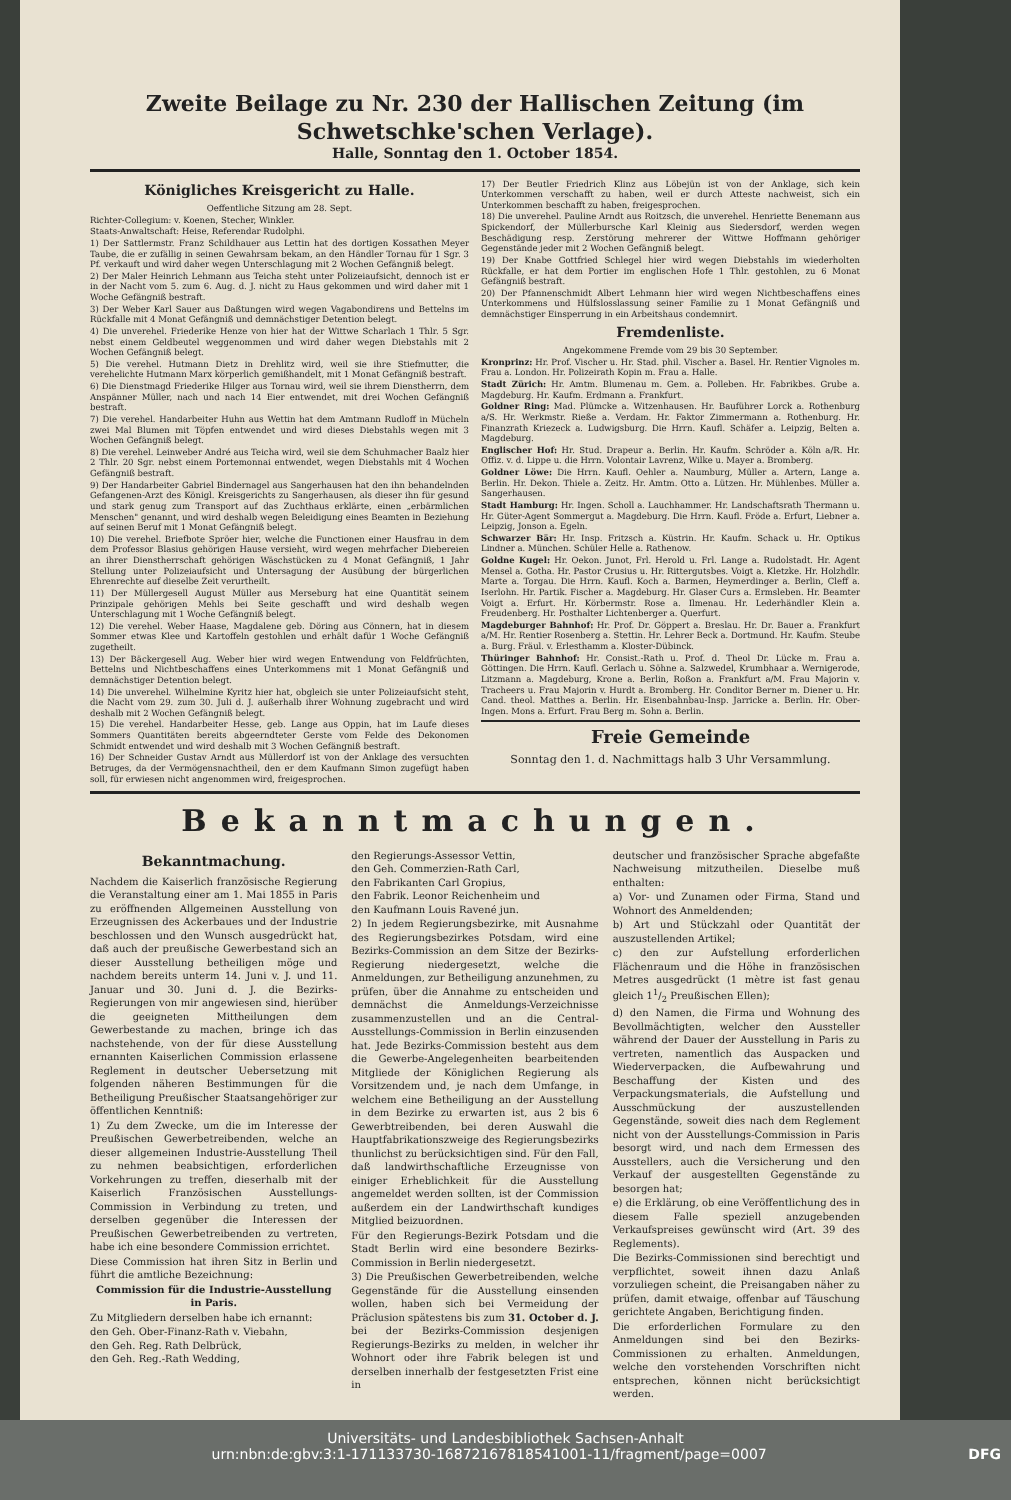Zweite Beilage zu Nr. 230 der Hallischen Zeitung (im Schwetschke'schen Verlage).
Halle, Sonntag den 1. October 1854.
Königliches Kreisgericht zu Halle.
Oeffentliche Sitzung am 28. Sept.
Richter-Collegium: v. Koenen, Stecher, Winkler.
Staats-Anwaltschaft: Heise, Referendar Rudolphi.
1) Der Sattlermstr. Franz Schildhauer aus Lettin hat des dortigen Kossathen Meyer Taube, die er zufällig in seinen Gewahrsam bekam, an den Händler Tornau für 1 Sgr. 3 Pf. verkauft und wird daher wegen Unterschlagung mit 2 Wochen Gefängniß belegt.
2) Der Maler Heinrich Lehmann aus Teicha steht unter Polizeiaufsicht, dennoch ist er in der Nacht vom 5. zum 6. Aug. d. J. nicht zu Haus gekommen und wird daher mit 1 Woche Gefängniß bestraft.
3) Der Weber Karl Sauer aus Daßtungen wird wegen Vagabondirens und Bettelns im Rückfalle mit 4 Monat Gefängniß und demnächstiger Detention belegt.
4) Die unverehel. Friederike Henze von hier hat der Wittwe Scharlach 1 Thlr. 5 Sgr. nebst einem Geldbeutel weggenommen und wird daher wegen Diebstahls mit 2 Wochen Gefängniß belegt.
5) Die verehel. Hutmann Dietz in Drehlitz wird, weil sie ihre Stiefmutter, die verehelichte Hutmann Marx körperlich gemißhandelt, mit 1 Monat Gefängniß bestraft.
6) Die Dienstmagd Friederike Hilger aus Tornau wird, weil sie ihrem Dienstherrn, dem Anspänner Müller, nach und nach 14 Eier entwendet, mit drei Wochen Gefängniß bestraft.
7) Die verehel. Handarbeiter Huhn aus Wettin hat dem Amtmann Rudloff in Mücheln zwei Mal Blumen mit Töpfen entwendet und wird dieses Diebstahls wegen mit 3 Wochen Gefängniß belegt.
8) Die verehel. Leinweber André aus Teicha wird, weil sie dem Schuhmacher Baalz hier 2 Thlr. 20 Sgr. nebst einem Portemonnai entwendet, wegen Diebstahls mit 4 Wochen Gefängniß bestraft.
9) Der Handarbeiter Gabriel Bindernagel aus Sangerhausen hat den ihn behandelnden Gefangenen-Arzt des Königl. Kreisgerichts zu Sangerhausen, als dieser ihn für gesund und stark genug zum Transport auf das Zuchthaus erklärte, einen „erbärmlichen Menschen" genannt, und wird deshalb wegen Beleidigung eines Beamten in Beziehung auf seinen Beruf mit 1 Monat Gefängniß belegt.
10) Die verehel. Briefbote Spröer hier, welche die Functionen einer Hausfrau in dem dem Professor Blasius gehörigen Hause versieht, wird wegen mehrfacher Diebereien an ihrer Dienstherrschaft gehörigen Wäschstücken zu 4 Monat Gefängniß, 1 Jahr Stellung unter Polizeiaufsicht und Untersagung der Ausübung der bürgerlichen Ehrenrechte auf dieselbe Zeit verurtheilt.
11) Der Müllergesell August Müller aus Merseburg hat eine Quantität seinem Prinzipale gehörigen Mehls bei Seite geschafft und wird deshalb wegen Unterschlagung mit 1 Woche Gefängniß belegt.
12) Die verehel. Weber Haase, Magdalene geb. Döring aus Cönnern, hat in diesem Sommer etwas Klee und Kartoffeln gestohlen und erhält dafür 1 Woche Gefängniß zugetheilt.
13) Der Bäckergesell Aug. Weber hier wird wegen Entwendung von Feldfrüchten, Bettelns und Nichtbeschaffens eines Unterkommens mit 1 Monat Gefängniß und demnächstiger Detention belegt.
14) Die unverehel. Wilhelmine Kyritz hier hat, obgleich sie unter Polizeiaufsicht steht, die Nacht vom 29. zum 30. Juli d. J. außerhalb ihrer Wohnung zugebracht und wird deshalb mit 2 Wochen Gefängniß belegt.
15) Die verehel. Handarbeiter Hesse, geb. Lange aus Oppin, hat im Laufe dieses Sommers Quantitäten bereits abgeerndteter Gerste vom Felde des Dekonomen Schmidt entwendet und wird deshalb mit 3 Wochen Gefängniß bestraft.
16) Der Schneider Gustav Arndt aus Müllerdorf ist von der Anklage des versuchten Betruges, da der Vermögensnachtheil, den er dem Kaufmann Simon zugefügt haben soll, für erwiesen nicht angenommen wird, freigesprochen.
17) Der Beutler Friedrich Klinz aus Löbejün ist von der Anklage, sich kein Unterkommen verschafft zu haben, weil er durch Atteste nachweist, sich ein Unterkommen beschafft zu haben, freigesprochen.
18) Die unverehel. Pauline Arndt aus Roitzsch, die unverehel. Henriette Benemann aus Spickendorf, der Müllerbursche Karl Kleinig aus Siedersdorf, werden wegen Beschädigung resp. Zerstörung mehrerer der Wittwe Hoffmann gehöriger Gegenstände jeder mit 2 Wochen Gefängniß belegt.
19) Der Knabe Gottfried Schlegel hier wird wegen Diebstahls im wiederholten Rückfalle, er hat dem Portier im englischen Hofe 1 Thlr. gestohlen, zu 6 Monat Gefängniß bestraft.
20) Der Pfannenschmidt Albert Lehmann hier wird wegen Nichtbeschaffens eines Unterkommens und Hülfslosslassung seiner Familie zu 1 Monat Gefängniß und demnächstiger Einsperrung in ein Arbeitshaus condemnirt.
Fremdenliste.
Angekommene Fremde vom 29 bis 30 September.
Kronprinz: Hr. Prof. Vischer u. Hr. Stad. phil. Vischer a. Basel. Hr. Rentier Vignoles m. Frau a. London. Hr. Polizeirath Kopin m. Frau a. Halle.
Stadt Zürich: Hr. Amtm. Blumenau m. Gem. a. Polleben. Hr. Fabrikbes. Grube a. Magdeburg. Hr. Kaufm. Erdmann a. Frankfurt.
Goldner Ring: Mad. Plümcke a. Witzenhausen. Hr. Bauführer Lorck a. Rothenburg a/S. Hr. Werkmstr. Rieße a. Verdam. Hr. Faktor Zimmermann a. Rothenburg. Hr. Finanzrath Kriezeck a. Ludwigsburg. Die Hrrn. Kaufl. Schäfer a. Leipzig, Belten a. Magdeburg.
Englischer Hof: Hr. Stud. Drapeur a. Berlin. Hr. Kaufm. Schröder a. Köln a/R. Hr. Offiz. v. d. Lippe u. die Hrrn. Volontair Lavrenz, Wilke u. Mayer a. Bromberg.
Goldner Löwe: Die Hrrn. Kaufl. Oehler a. Naumburg, Müller a. Artern, Lange a. Berlin. Hr. Dekon. Thiele a. Zeitz. Hr. Amtm. Otto a. Lützen. Hr. Mühlenbes. Müller a. Sangerhausen.
Stadt Hamburg: Hr. Ingen. Scholl a. Lauchhammer. Hr. Landschaftsrath Thermann u. Hr. Güter-Agent Sommergut a. Magdeburg. Die Hrrn. Kaufl. Fröde a. Erfurt, Liebner a. Leipzig, Jonson a. Egeln.
Schwarzer Bär: Hr. Insp. Fritzsch a. Küstrin. Hr. Kaufm. Schack u. Hr. Optikus Lindner a. München. Schüler Helle a. Rathenow.
Goldne Kugel: Hr. Oekon. Junot, Frl. Herold u. Frl. Lange a. Rudolstadt. Hr. Agent Mensel a. Gotha. Hr. Pastor Crusius u. Hr. Rittergutsbes. Voigt a. Kletzke. Hr. Holzhdlr. Marte a. Torgau. Die Hrrn. Kaufl. Koch a. Barmen, Heymerdinger a. Berlin, Cleff a. Iserlohn. Hr. Partik. Fischer a. Magdeburg. Hr. Glaser Curs a. Ermsleben. Hr. Beamter Voigt a. Erfurt. Hr. Körbermstr. Rose a. Ilmenau. Hr. Lederhändler Klein a. Freudenberg. Hr. Posthalter Lichtenberger a. Querfurt.
Magdeburger Bahnhof: Hr. Prof. Dr. Göppert a. Breslau. Hr. Dr. Bauer a. Frankfurt a/M. Hr. Rentier Rosenberg a. Stettin. Hr. Lehrer Beck a. Dortmund. Hr. Kaufm. Steube a. Burg. Fräul. v. Erlesthamm a. Kloster-Dübinck.
Thüringer Bahnhof: Hr. Consist.-Rath u. Prof. d. Theol Dr. Lücke m. Frau a. Göttingen. Die Hrrn. Kaufl. Gerlach u. Söhne a. Salzwedel, Krumbhaar a. Wernigerode, Litzmann a. Magdeburg, Krone a. Berlin, Roßon a. Frankfurt a/M. Frau Majorin v. Tracheers u. Frau Majorin v. Hurdt a. Bromberg. Hr. Conditor Berner m. Diener u. Hr. Cand. theol. Matthes a. Berlin. Hr. Eisenbahnbau-Insp. Jarricke a. Berlin. Hr. Ober-Ingen. Mons a. Erfurt. Frau Berg m. Sohn a. Berlin.
Freie Gemeinde
Sonntag den 1. d. Nachmittags halb 3 Uhr Versammlung.
Bekanntmachungen.
Bekanntmachung.
Nachdem die Kaiserlich französische Regierung die Veranstaltung einer am 1. Mai 1855 in Paris zu eröffnenden Allgemeinen Ausstellung von Erzeugnissen des Ackerbaues und der Industrie beschlossen und den Wunsch ausgedrückt hat, daß auch der preußische Gewerbestand sich an dieser Ausstellung betheiligen möge und nachdem bereits unterm 14. Juni v. J. und 11. Januar und 30. Juni d. J. die Bezirks-Regierungen von mir angewiesen sind, hierüber die geeigneten Mittheilungen dem Gewerbestande zu machen, bringe ich das nachstehende, von der für diese Ausstellung ernannten Kaiserlichen Commission erlassene Reglement in deutscher Uebersetzung mit folgenden näheren Bestimmungen für die Betheiligung Preußischer Staatsangehöriger zur öffentlichen Kenntniß:
1) Zu dem Zwecke, um die im Interesse der Preußischen Gewerbetreibenden, welche an dieser allgemeinen Industrie-Ausstellung Theil zu nehmen beabsichtigen, erforderlichen Vorkehrungen zu treffen, dieserhalb mit der Kaiserlich Französischen Ausstellungs-Commission in Verbindung zu treten, und derselben gegenüber die Interessen der Preußischen Gewerbetreibenden zu vertreten, habe ich eine besondere Commission errichtet.
Diese Commission hat ihren Sitz in Berlin und führt die amtliche Bezeichnung:
Commission für die Industrie-Ausstellung in Paris.
Zu Mitgliedern derselben habe ich ernannt:
den Geh. Ober-Finanz-Rath v. Viebahn,
den Geh. Reg. Rath Delbrück,
den Geh. Reg.-Rath Wedding,
den Regierungs-Assessor Vettin,
den Geh. Commerzien-Rath Carl,
den Fabrikanten Carl Gropius,
den Fabrik. Leonor Reichenheim und
den Kaufmann Louis Ravené jun.
2) In jedem Regierungsbezirke, mit Ausnahme des Regierungsbezirkes Potsdam, wird eine Bezirks-Commission an dem Sitze der Bezirks-Regierung niedergesetzt, welche die Anmeldungen, zur Betheiligung anzunehmen, zu prüfen, über die Annahme zu entscheiden und demnächst die Anmeldungs-Verzeichnisse zusammenzustellen und an die Central-Ausstellungs-Commission in Berlin einzusenden hat. Jede Bezirks-Commission besteht aus dem die Gewerbe-Angelegenheiten bearbeitenden Mitgliede der Königlichen Regierung als Vorsitzendem und, je nach dem Umfange, in welchem eine Betheiligung an der Ausstellung in dem Bezirke zu erwarten ist, aus 2 bis 6 Gewerbtreibenden, bei deren Auswahl die Hauptfabrikationszweige des Regierungsbezirks thunlichst zu berücksichtigen sind. Für den Fall, daß landwirthschaftliche Erzeugnisse von einiger Erheblichkeit für die Ausstellung angemeldet werden sollten, ist der Commission außerdem ein der Landwirthschaft kundiges Mitglied beizuordnen.
Für den Regierungs-Bezirk Potsdam und die Stadt Berlin wird eine besondere Bezirks-Commission in Berlin niedergesetzt.
3) Die Preußischen Gewerbetreibenden, welche Gegenstände für die Ausstellung einsenden wollen, haben sich bei Vermeidung der Präclusion spätestens bis zum 31. October d. J. bei der Bezirks-Commission desjenigen Regierungs-Bezirks zu melden, in welcher ihr Wohnort oder ihre Fabrik belegen ist und derselben innerhalb der festgesetzten Frist eine in
deutscher und französischer Sprache abgefaßte Nachweisung mitzutheilen. Dieselbe muß enthalten:
a) Vor- und Zunamen oder Firma, Stand und Wohnort des Anmeldenden;
b) Art und Stückzahl oder Quantität der auszustellenden Artikel;
c) den zur Aufstellung erforderlichen Flächenraum und die Höhe in französischen Metres ausgedrückt (1 mètre ist fast genau gleich 11/2 Preußischen Ellen);
d) den Namen, die Firma und Wohnung des Bevollmächtigten, welcher den Aussteller während der Dauer der Ausstellung in Paris zu vertreten, namentlich das Auspacken und Wiederverpacken, die Aufbewahrung und Beschaffung der Kisten und des Verpackungsmaterials, die Aufstellung und Ausschmückung der auszustellenden Gegenstände, soweit dies nach dem Reglement nicht von der Ausstellungs-Commission in Paris besorgt wird, und nach dem Ermessen des Ausstellers, auch die Versicherung und den Verkauf der ausgestellten Gegenstände zu besorgen hat;
e) die Erklärung, ob eine Veröffentlichung des in diesem Falle speziell anzugebenden Verkaufspreises gewünscht wird (Art. 39 des Reglements).
Die Bezirks-Commissionen sind berechtigt und verpflichtet, soweit ihnen dazu Anlaß vorzuliegen scheint, die Preisangaben näher zu prüfen, damit etwaige, offenbar auf Täuschung gerichtete Angaben, Berichtigung finden.
Die erforderlichen Formulare zu den Anmeldungen sind bei den Bezirks-Commissionen zu erhalten. Anmeldungen, welche den vorstehenden Vorschriften nicht entsprechen, können nicht berücksichtigt werden.
Universitäts- und Landesbibliothek Sachsen-Anhalt
urn:nbn:de:gbv:3:1-171133730-16872167818541001-11/fragment/page=0007 DFG